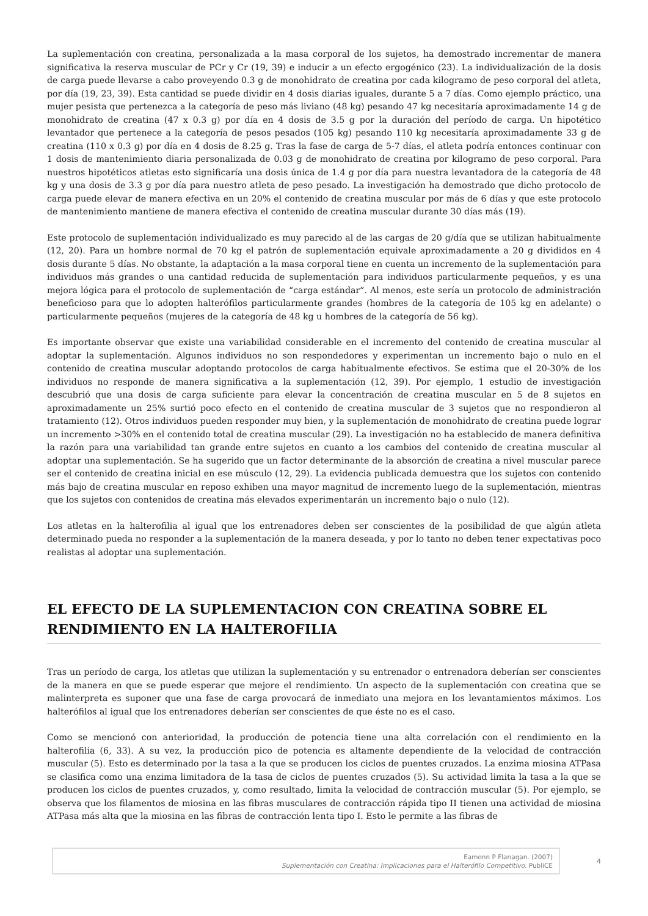La suplementación con creatina, personalizada a la masa corporal de los sujetos, ha demostrado incrementar de manera significativa la reserva muscular de PCr y Cr (19, 39) e inducir a un efecto ergogénico (23). La individualización de la dosis de carga puede llevarse a cabo proveyendo 0.3 g de monohidrato de creatina por cada kilogramo de peso corporal del atleta, por día (19, 23, 39). Esta cantidad se puede dividir en 4 dosis diarias iguales, durante 5 a 7 días. Como ejemplo práctico, una mujer pesista que pertenezca a la categoría de peso más liviano (48 kg) pesando 47 kg necesitaría aproximadamente 14 g de monohidrato de creatina (47 x 0.3 g) por día en 4 dosis de 3.5 g por la duración del período de carga. Un hipotético levantador que pertenece a la categoría de pesos pesados (105 kg) pesando 110 kg necesitaría aproximadamente 33 g de creatina (110 x 0.3 g) por día en 4 dosis de 8.25 g. Tras la fase de carga de 5-7 días, el atleta podría entonces continuar con 1 dosis de mantenimiento diaria personalizada de 0.03 g de monohidrato de creatina por kilogramo de peso corporal. Para nuestros hipotéticos atletas esto significaría una dosis única de 1.4 g por día para nuestra levantadora de la categoría de 48 kg y una dosis de 3.3 g por día para nuestro atleta de peso pesado. La investigación ha demostrado que dicho protocolo de carga puede elevar de manera efectiva en un 20% el contenido de creatina muscular por más de 6 días y que este protocolo de mantenimiento mantiene de manera efectiva el contenido de creatina muscular durante 30 días más (19).
Este protocolo de suplementación individualizado es muy parecido al de las cargas de 20 g/día que se utilizan habitualmente (12, 20). Para un hombre normal de 70 kg el patrón de suplementación equivale aproximadamente a 20 g divididos en 4 dosis durante 5 días. No obstante, la adaptación a la masa corporal tiene en cuenta un incremento de la suplementación para individuos más grandes o una cantidad reducida de suplementación para individuos particularmente pequeños, y es una mejora lógica para el protocolo de suplementación de “carga estándar”. Al menos, este sería un protocolo de administración beneficioso para que lo adopten halterófilos particularmente grandes (hombres de la categoría de 105 kg en adelante) o particularmente pequeños (mujeres de la categoría de 48 kg u hombres de la categoría de 56 kg).
Es importante observar que existe una variabilidad considerable en el incremento del contenido de creatina muscular al adoptar la suplementación. Algunos individuos no son respondedores y experimentan un incremento bajo o nulo en el contenido de creatina muscular adoptando protocolos de carga habitualmente efectivos. Se estima que el 20-30% de los individuos no responde de manera significativa a la suplementación (12, 39). Por ejemplo, 1 estudio de investigación descubrió que una dosis de carga suficiente para elevar la concentración de creatina muscular en 5 de 8 sujetos en aproximadamente un 25% surtió poco efecto en el contenido de creatina muscular de 3 sujetos que no respondieron al tratamiento (12). Otros individuos pueden responder muy bien, y la suplementación de monohidrato de creatina puede lograr un incremento >30% en el contenido total de creatina muscular (29). La investigación no ha establecido de manera definitiva la razón para una variabilidad tan grande entre sujetos en cuanto a los cambios del contenido de creatina muscular al adoptar una suplementación. Se ha sugerido que un factor determinante de la absorción de creatina a nivel muscular parece ser el contenido de creatina inicial en ese músculo (12, 29). La evidencia publicada demuestra que los sujetos con contenido más bajo de creatina muscular en reposo exhiben una mayor magnitud de incremento luego de la suplementación, mientras que los sujetos con contenidos de creatina más elevados experimentarán un incremento bajo o nulo (12).
Los atletas en la halterofilia al igual que los entrenadores deben ser conscientes de la posibilidad de que algún atleta determinado pueda no responder a la suplementación de la manera deseada, y por lo tanto no deben tener expectativas poco realistas al adoptar una suplementación.
EL EFECTO DE LA SUPLEMENTACION CON CREATINA SOBRE EL RENDIMIENTO EN LA HALTEROFILIA
Tras un período de carga, los atletas que utilizan la suplementación y su entrenador o entrenadora deberían ser conscientes de la manera en que se puede esperar que mejore el rendimiento. Un aspecto de la suplementación con creatina que se malinterpreta es suponer que una fase de carga provocará de inmediato una mejora en los levantamientos máximos. Los halterófilos al igual que los entrenadores deberían ser conscientes de que éste no es el caso.
Como se mencionó con anterioridad, la producción de potencia tiene una alta correlación con el rendimiento en la halterofilia (6, 33). A su vez, la producción pico de potencia es altamente dependiente de la velocidad de contracción muscular (5). Esto es determinado por la tasa a la que se producen los ciclos de puentes cruzados. La enzima miosina ATPasa se clasifica como una enzima limitadora de la tasa de ciclos de puentes cruzados (5). Su actividad limita la tasa a la que se producen los ciclos de puentes cruzados, y, como resultado, limita la velocidad de contracción muscular (5). Por ejemplo, se observa que los filamentos de miosina en las fibras musculares de contracción rápida tipo II tienen una actividad de miosina ATPasa más alta que la miosina en las fibras de contracción lenta tipo I. Esto le permite a las fibras de
Eamonn P Flanagan. (2007)
Suplementación con Creatina: Implicaciones para el Halterófilo Competitivo. PubliCE
4